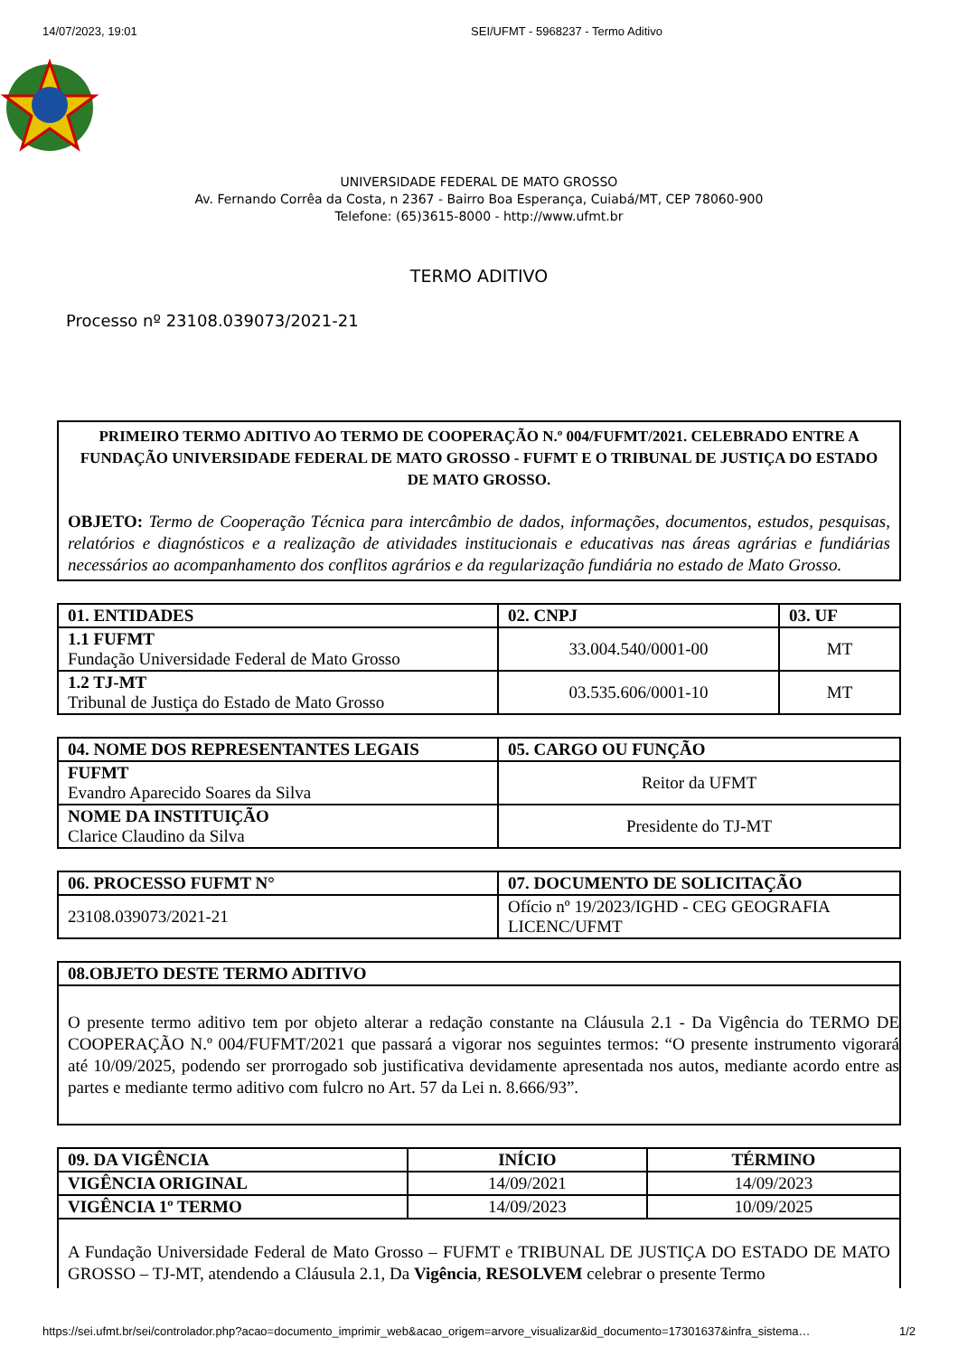14/07/2023, 19:01 SEI/UFMT - 5968237 - Termo Aditivo
UNIVERSIDADE FEDERAL DE MATO GROSSO
Av. Fernando Corrêa da Costa, n 2367 - Bairro Boa Esperança, Cuiabá/MT, CEP 78060-900
Telefone: (65)3615-8000 - http://www.ufmt.br
TERMO ADITIVO
Processo nº 23108.039073/2021-21
PRIMEIRO TERMO ADITIVO AO TERMO DE COOPERAÇÃO N.º 004/FUFMT/2021. CELEBRADO ENTRE A FUNDAÇÃO UNIVERSIDADE FEDERAL DE MATO GROSSO - FUFMT E O TRIBUNAL DE JUSTIÇA DO ESTADO DE MATO GROSSO.
OBJETO: Termo de Cooperação Técnica para intercâmbio de dados, informações, documentos, estudos, pesquisas, relatórios e diagnósticos e a realização de atividades institucionais e educativas nas áreas agrárias e fundiárias necessários ao acompanhamento dos conflitos agrários e da regularização fundiária no estado de Mato Grosso.
| 01. ENTIDADES | 02. CNPJ | 03. UF |
| --- | --- | --- |
| 1.1 FUFMT Fundação Universidade Federal de Mato Grosso | 33.004.540/0001-00 | MT |
| 1.2 TJ-MT Tribunal de Justiça do Estado de Mato Grosso | 03.535.606/0001-10 | MT |
| 04. NOME DOS REPRESENTANTES LEGAIS | 05. CARGO OU FUNÇÃO |
| --- | --- |
| FUFMT Evandro Aparecido Soares da Silva | Reitor da UFMT |
| NOME DA INSTITUIÇÃO Clarice Claudino da Silva | Presidente do TJ-MT |
| 06. PROCESSO FUFMT N° | 07. DOCUMENTO DE SOLICITAÇÃO |
| --- | --- |
| 23108.039073/2021-21 | Ofício nº 19/2023/IGHD - CEG GEOGRAFIA LICENC/UFMT |
| 08.OBJETO DESTE TERMO ADITIVO |
| --- |
| O presente termo aditivo tem por objeto alterar a redação constante na Cláusula 2.1 - Da Vigência do TERMO DE COOPERAÇÃO N.º 004/FUFMT/2021 que passará a vigorar nos seguintes termos: “O presente instrumento vigorará até 10/09/2025, podendo ser prorrogado sob justificativa devidamente apresentada nos autos, mediante acordo entre as partes e mediante termo aditivo com fulcro no Art. 57 da Lei n. 8.666/93”. |
| 09. DA VIGÊNCIA | INÍCIO | TÉRMINO |
| --- | --- | --- |
| VIGÊNCIA ORIGINAL | 14/09/2021 | 14/09/2023 |
| VIGÊNCIA 1º TERMO | 14/09/2023 | 10/09/2025 |
| A Fundação Universidade Federal de Mato Grosso – FUFMT e TRIBUNAL DE JUSTIÇA DO ESTADO DE MATO GROSSO – TJ-MT, atendendo a Cláusula 2.1, Da Vigência , RESOLVEM celebrar o presente Termo | | |
https://sei.ufmt.br/sei/controlador.php?acao=documento_imprimir_web&acao_origem=arvore_visualizar&id_documento=17301637&infra_sistema… 1/2